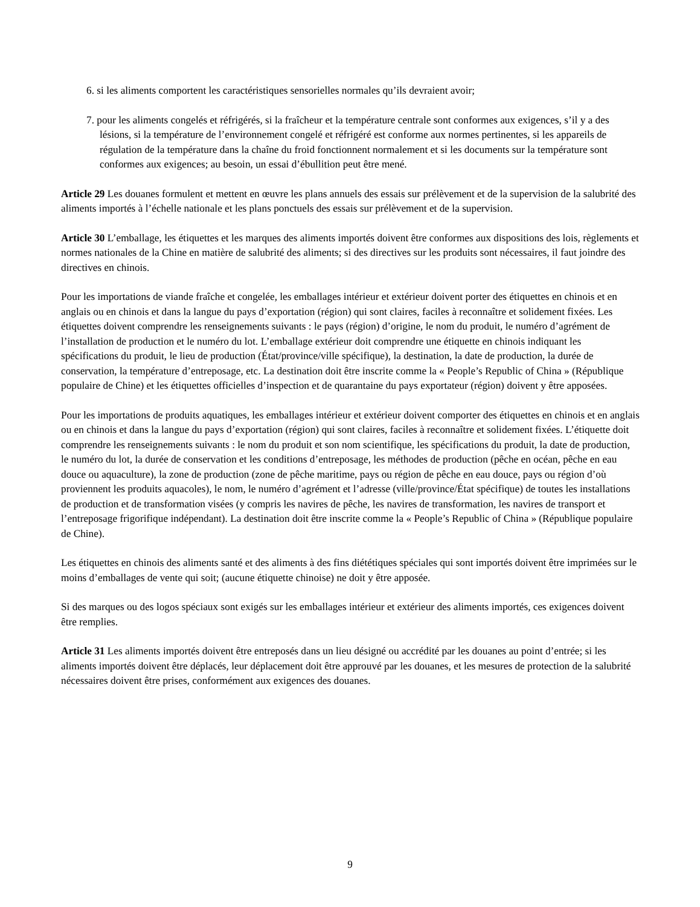6. si les aliments comportent les caractéristiques sensorielles normales qu’ils devraient avoir;
7. pour les aliments congelés et réfrigérés, si la fraîcheur et la température centrale sont conformes aux exigences, s’il y a des lésions, si la température de l’environnement congelé et réfrigéré est conforme aux normes pertinentes, si les appareils de régulation de la température dans la chaîne du froid fonctionnent normalement et si les documents sur la température sont conformes aux exigences; au besoin, un essai d’ébullition peut être mené.
Article 29 Les douanes formulent et mettent en œuvre les plans annuels des essais sur prélèvement et de la supervision de la salubrité des aliments importés à l’échelle nationale et les plans ponctuels des essais sur prélèvement et de la supervision.
Article 30 L’emballage, les étiquettes et les marques des aliments importés doivent être conformes aux dispositions des lois, règlements et normes nationales de la Chine en matière de salubrité des aliments; si des directives sur les produits sont nécessaires, il faut joindre des directives en chinois.
Pour les importations de viande fraîche et congelée, les emballages intérieur et extérieur doivent porter des étiquettes en chinois et en anglais ou en chinois et dans la langue du pays d’exportation (région) qui sont claires, faciles à reconnaître et solidement fixées. Les étiquettes doivent comprendre les renseignements suivants : le pays (région) d’origine, le nom du produit, le numéro d’agrément de l’installation de production et le numéro du lot. L’emballage extérieur doit comprendre une étiquette en chinois indiquant les spécifications du produit, le lieu de production (État/province/ville spécifique), la destination, la date de production, la durée de conservation, la température d’entreposage, etc. La destination doit être inscrite comme la « People’s Republic of China » (République populaire de Chine) et les étiquettes officielles d’inspection et de quarantaine du pays exportateur (région) doivent y être apposées.
Pour les importations de produits aquatiques, les emballages intérieur et extérieur doivent comporter des étiquettes en chinois et en anglais ou en chinois et dans la langue du pays d’exportation (région) qui sont claires, faciles à reconnaître et solidement fixées. L’étiquette doit comprendre les renseignements suivants : le nom du produit et son nom scientifique, les spécifications du produit, la date de production, le numéro du lot, la durée de conservation et les conditions d’entreposage, les méthodes de production (pêche en océan, pêche en eau douce ou aquaculture), la zone de production (zone de pêche maritime, pays ou région de pêche en eau douce, pays ou région d’où proviennent les produits aquacoles), le nom, le numéro d’agrément et l’adresse (ville/province/État spécifique) de toutes les installations de production et de transformation visées (y compris les navires de pêche, les navires de transformation, les navires de transport et l’entreposage frigorifique indépendant). La destination doit être inscrite comme la « People’s Republic of China » (République populaire de Chine).
Les étiquettes en chinois des aliments santé et des aliments à des fins diététiques spéciales qui sont importés doivent être imprimées sur le moins d’emballages de vente qui soit; (aucune étiquette chinoise) ne doit y être apposée.
Si des marques ou des logos spéciaux sont exigés sur les emballages intérieur et extérieur des aliments importés, ces exigences doivent être remplies.
Article 31 Les aliments importés doivent être entreposés dans un lieu désigné ou accrédité par les douanes au point d’entrée; si les aliments importés doivent être déplacés, leur déplacement doit être approuvé par les douanes, et les mesures de protection de la salubrité nécessaires doivent être prises, conformément aux exigences des douanes.
9